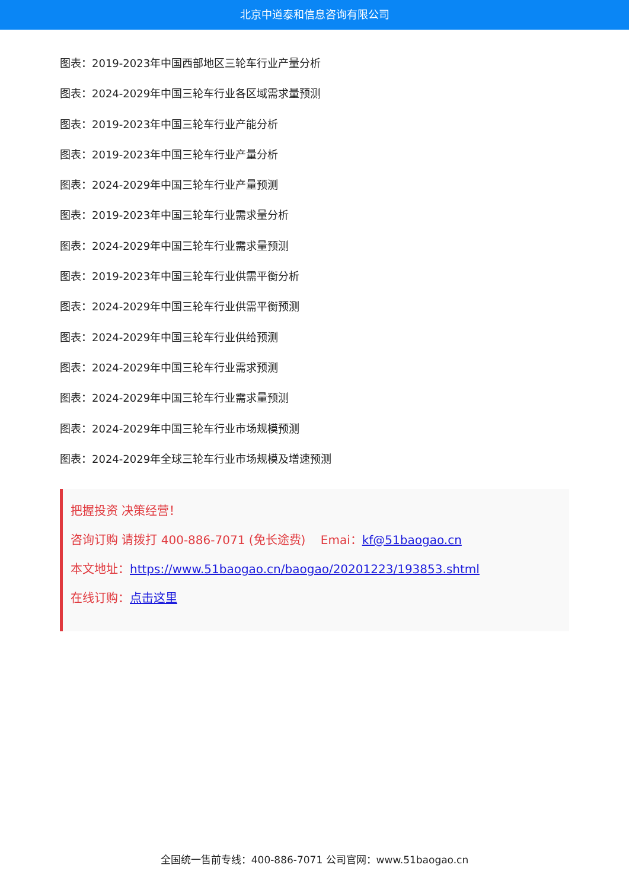北京中道泰和信息咨询有限公司
图表：2019-2023年中国西部地区三轮车行业产量分析
图表：2024-2029年中国三轮车行业各区域需求量预测
图表：2019-2023年中国三轮车行业产能分析
图表：2019-2023年中国三轮车行业产量分析
图表：2024-2029年中国三轮车行业产量预测
图表：2019-2023年中国三轮车行业需求量分析
图表：2024-2029年中国三轮车行业需求量预测
图表：2019-2023年中国三轮车行业供需平衡分析
图表：2024-2029年中国三轮车行业供需平衡预测
图表：2024-2029年中国三轮车行业供给预测
图表：2024-2029年中国三轮车行业需求预测
图表：2024-2029年中国三轮车行业需求量预测
图表：2024-2029年中国三轮车行业市场规模预测
图表：2024-2029年全球三轮车行业市场规模及增速预测
把握投资 决策经营！
咨询订购 请拨打 400-886-7071 (免长途费) Emai：kf@51baogao.cn
本文地址：https://www.51baogao.cn/baogao/20201223/193853.shtml
在线订购：点击这里
全国统一售前专线：400-886-7071 公司官网：www.51baogao.cn